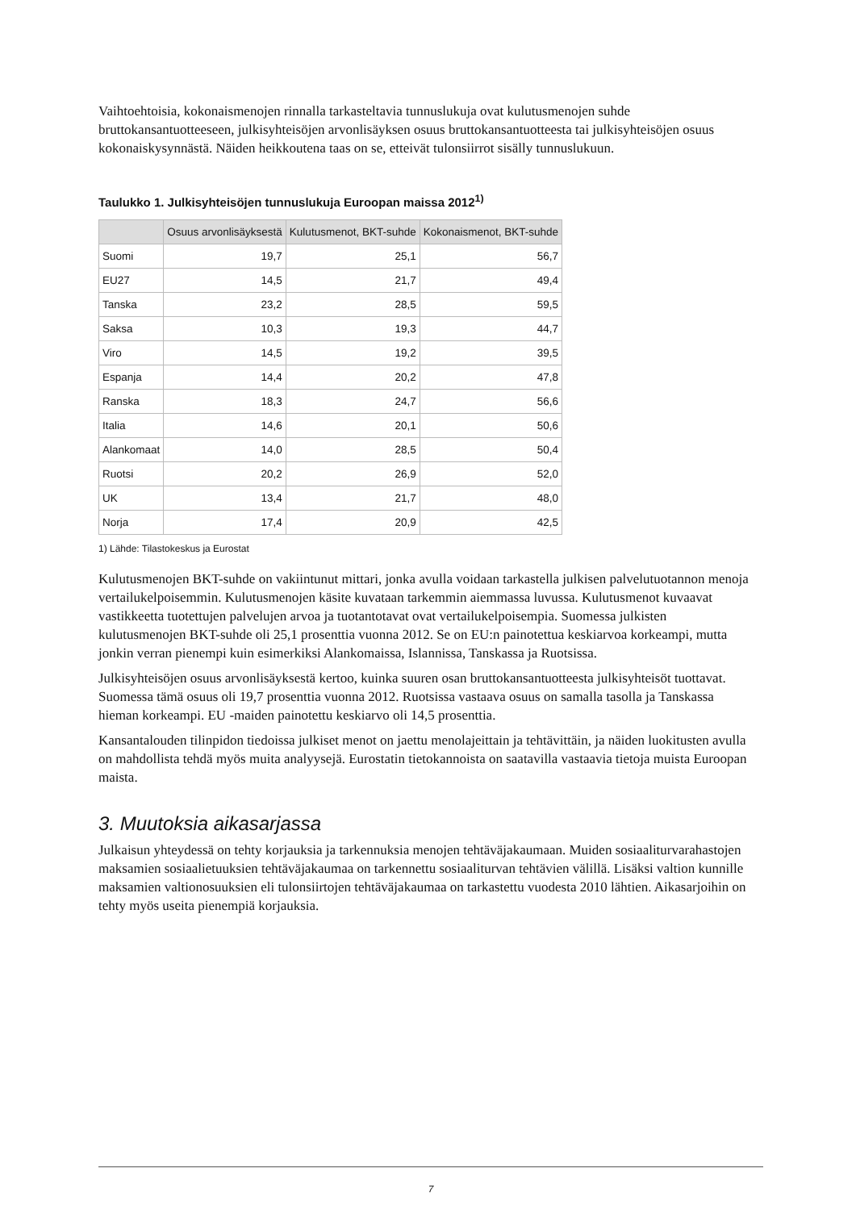Vaihtoehtoisia, kokonaismenojen rinnalla tarkasteltavia tunnuslukuja ovat kulutusmenojen suhde bruttokansantuotteeseen, julkisyhteisöjen arvonlisäyksen osuus bruttokansantuotteesta tai julkisyhteisöjen osuus kokonaiskysynnästä. Näiden heikkoutena taas on se, etteivät tulonsiirrot sisälly tunnuslukuun.
Taulukko 1. Julkisyhteisöjen tunnuslukuja Euroopan maissa 2012<sup>1)</sup>
| | Osuus arvonlisäyksestä | Kulutusmenot, BKT-suhde | Kokonaismenot, BKT-suhde |
| --- | --- | --- | --- |
| Suomi | 19,7 | 25,1 | 56,7 |
| EU27 | 14,5 | 21,7 | 49,4 |
| Tanska | 23,2 | 28,5 | 59,5 |
| Saksa | 10,3 | 19,3 | 44,7 |
| Viro | 14,5 | 19,2 | 39,5 |
| Espanja | 14,4 | 20,2 | 47,8 |
| Ranska | 18,3 | 24,7 | 56,6 |
| Italia | 14,6 | 20,1 | 50,6 |
| Alankomaat | 14,0 | 28,5 | 50,4 |
| Ruotsi | 20,2 | 26,9 | 52,0 |
| UK | 13,4 | 21,7 | 48,0 |
| Norja | 17,4 | 20,9 | 42,5 |
1) Lähde: Tilastokeskus ja Eurostat
Kulutusmenojen BKT-suhde on vakiintunut mittari, jonka avulla voidaan tarkastella julkisen palvelutuotannon menoja vertailukelpoisemmin. Kulutusmenojen käsite kuvataan tarkemmin aiemmassa luvussa. Kulutusmenot kuvaavat vastikkeetta tuotettujen palvelujen arvoa ja tuotantotavat ovat vertailukelpoisempia. Suomessa julkisten kulutusmenojen BKT-suhde oli 25,1 prosenttia vuonna 2012. Se on EU:n painotettua keskiarvoa korkeampi, mutta jonkin verran pienempi kuin esimerkiksi Alankomaissa, Islannissa, Tanskassa ja Ruotsissa.
Julkisyhteisöjen osuus arvonlisäyksestä kertoo, kuinka suuren osan bruttokansantuotteesta julkisyhteisöt tuottavat. Suomessa tämä osuus oli 19,7 prosenttia vuonna 2012. Ruotsissa vastaava osuus on samalla tasolla ja Tanskassa hieman korkeampi. EU -maiden painotettu keskiarvo oli 14,5 prosenttia.
Kansantalouden tilinpidon tiedoissa julkiset menot on jaettu menolajeittain ja tehtävittäin, ja näiden luokitusten avulla on mahdollista tehdä myös muita analyysejä. Eurostatin tietokannoista on saatavilla vastaavia tietoja muista Euroopan maista.
3. Muutoksia aikasarjassa
Julkaisun yhteydessä on tehty korjauksia ja tarkennuksia menojen tehtäväjakaumaan. Muiden sosiaaliturvarahastojen maksamien sosiaalietuuksien tehtäväjakaumaa on tarkennettu sosiaaliturvan tehtävien välillä. Lisäksi valtion kunnille maksamien valtionosuuksien eli tulonsiirtojen tehtäväjakaumaa on tarkastettu vuodesta 2010 lähtien. Aikasarjoihin on tehty myös useita pienempiä korjauksia.
7